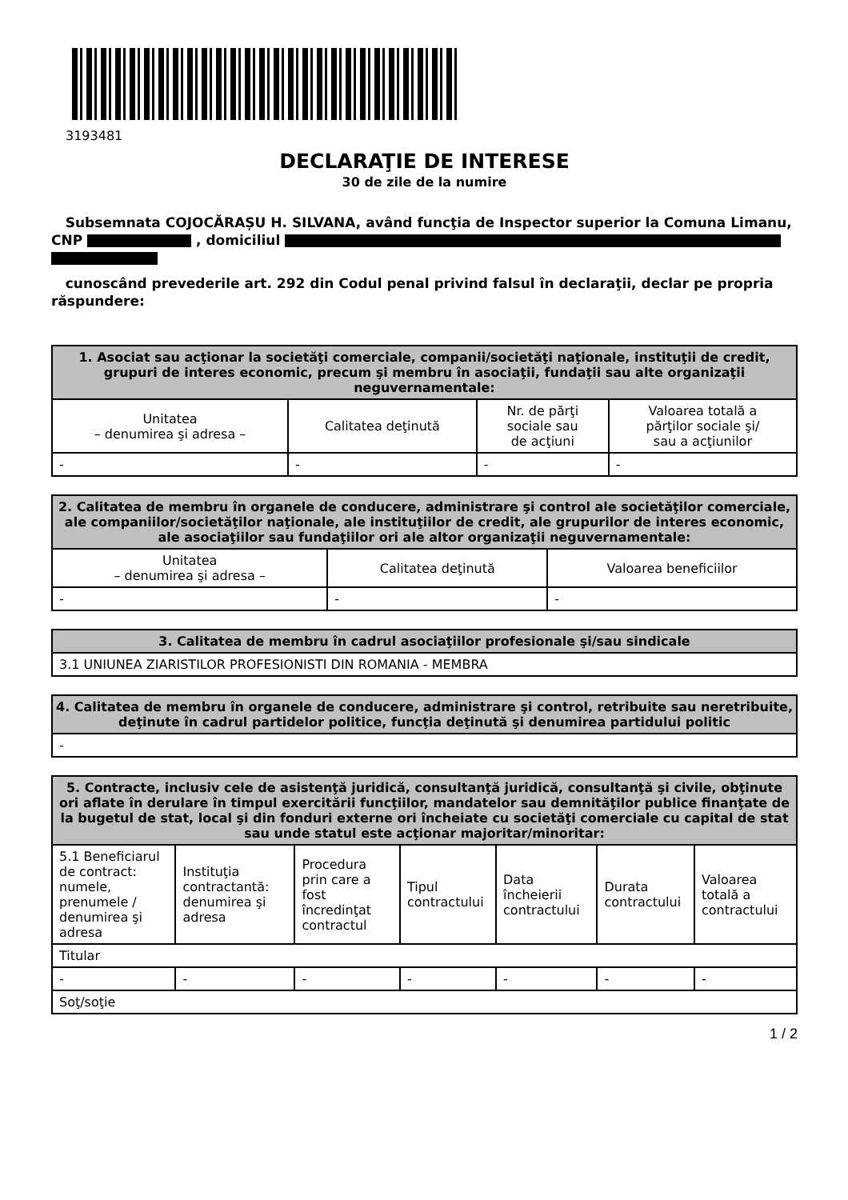3193481
DECLARAŢIE DE INTERESE
30 de zile de la numire
Subsemnata COJOCĂRAȘU H. SILVANA, având funcţia de Inspector superior la Comuna Limanu, CNP , domiciliul
cunoscând prevederile art. 292 din Codul penal privind falsul în declaraţii, declar pe propria răspundere:
| 1. Asociat sau acţionar la societăţi comerciale, companii/societăţi naţionale, instituţii de credit, grupuri de interes economic, precum şi membru în asociaţii, fundaţii sau alte organizaţii neguvernamentale: | | | |
| --- | --- | --- | --- |
| Unitatea – denumirea şi adresa – | Calitatea deţinută | Nr. de părţi sociale sau de acţiuni | Valoarea totală a părţilor sociale şi/ sau a acţiunilor |
| - | - | - | - |
| 2. Calitatea de membru în organele de conducere, administrare şi control ale societăţilor comerciale, ale companiilor/societăţilor naţionale, ale instituţiilor de credit, ale grupurilor de interes economic, ale asociaţiilor sau fundaţiilor ori ale altor organizaţii neguvernamentale: | | |
| --- | --- | --- |
| Unitatea – denumirea şi adresa – | Calitatea deţinută | Valoarea beneficiilor |
| - | - | - |
| 3. Calitatea de membru în cadrul asociaţiilor profesionale şi/sau sindicale |
| --- |
| 3.1 UNIUNEA ZIARISTILOR PROFESIONISTI DIN ROMANIA - MEMBRA |
| 4. Calitatea de membru în organele de conducere, administrare şi control, retribuite sau neretribuite, deţinute în cadrul partidelor politice, funcţia deţinută şi denumirea partidului politic |
| --- |
| - |
| 5. Contracte, inclusiv cele de asistenţă juridică, consultanţă juridică, consultanţă şi civile, obţinute ori aflate în derulare în timpul exercitării funcţiilor, mandatelor sau demnităţilor publice finanţate de la bugetul de stat, local şi din fonduri externe ori încheiate cu societăţi comerciale cu capital de stat sau unde statul este acţionar majoritar/minoritar: | | | | | | |
| --- | --- | --- | --- | --- | --- | --- |
| 5.1 Beneficiarul de contract: numele, prenumele / denumirea şi adresa | Instituţia contractantă: denumirea şi adresa | Procedura prin care a fost încredinţat contractul | Tipul contractului | Data încheierii contractului | Durata contractului | Valoarea totală a contractului |
| Titular | | | | | | |
| - | - | - | - | - | - | - |
| Soţ/soţie | | | | | | |
1 / 2